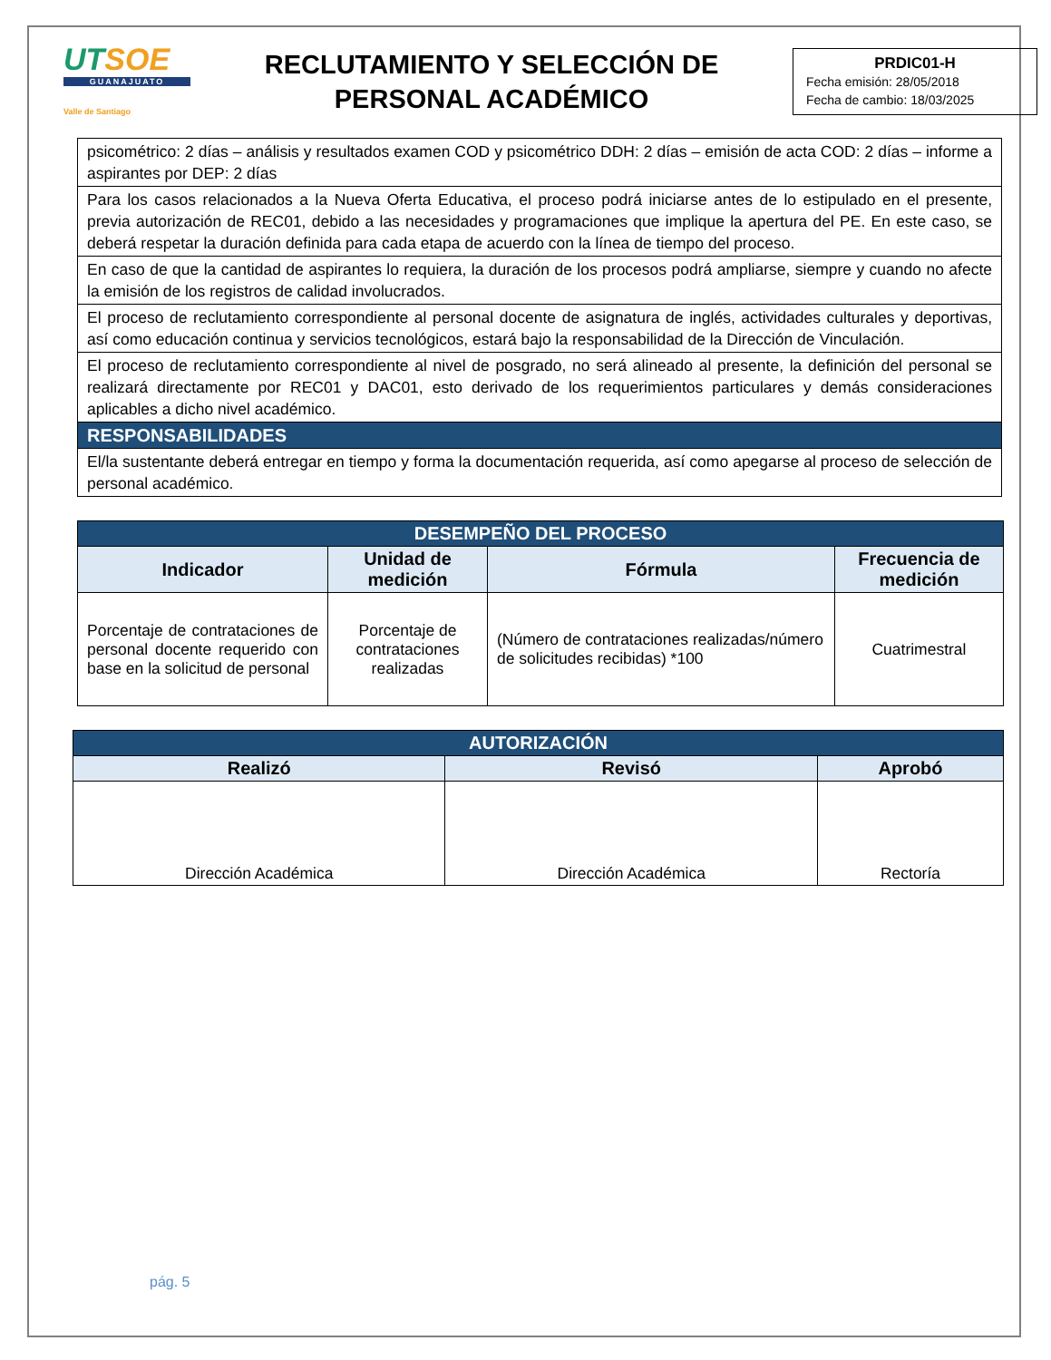UTSOE
GUANAJUATO
Valle de Santiago
RECLUTAMIENTO Y SELECCIÓN DE
PERSONAL ACADÉMICO
PRDIC01-H
Fecha emisión: 28/05/2018
Fecha de cambio: 18/03/2025
| psicométrico: 2 días – análisis y resultados examen COD y psicométrico DDH: 2 días – emisión de acta COD: 2 días – informe a aspirantes por DEP: 2 días |
| Para los casos relacionados a la Nueva Oferta Educativa, el proceso podrá iniciarse antes de lo estipulado en el presente, previa autorización de REC01, debido a las necesidades y programaciones que implique la apertura del PE. En este caso, se deberá respetar la duración definida para cada etapa de acuerdo con la línea de tiempo del proceso. |
| En caso de que la cantidad de aspirantes lo requiera, la duración de los procesos podrá ampliarse, siempre y cuando no afecte la emisión de los registros de calidad involucrados. |
| El proceso de reclutamiento correspondiente al personal docente de asignatura de inglés, actividades culturales y deportivas, así como educación continua y servicios tecnológicos, estará bajo la responsabilidad de la Dirección de Vinculación. |
| El proceso de reclutamiento correspondiente al nivel de posgrado, no será alineado al presente, la definición del personal se realizará directamente por REC01 y DAC01, esto derivado de los requerimientos particulares y demás consideraciones aplicables a dicho nivel académico. |
| RESPONSABILIDADES |
| El/la sustentante deberá entregar en tiempo y forma la documentación requerida, así como apegarse al proceso de selección de personal académico. |
| DESEMPEÑO DEL PROCESO | | | |
| --- | --- | --- | --- |
| Indicador | Unidad de medición | Fórmula | Frecuencia de medición |
| Porcentaje de contrataciones de personal docente requerido con base en la solicitud de personal | Porcentaje de contrataciones realizadas | (Número de contrataciones realizadas/número de solicitudes recibidas) *100 | Cuatrimestral |
| AUTORIZACIÓN | | |
| --- | --- | --- |
| Realizó | Revisó | Aprobó |
| Dirección Académica | Dirección Académica | Rectoría |
pág. 5